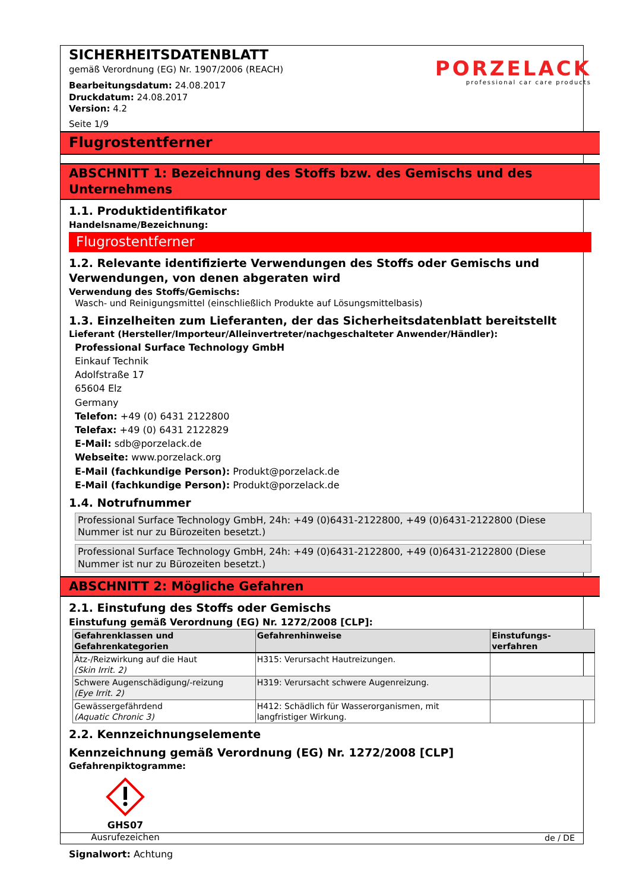SICHERHEITSDATENBLATT
gemäß Verordnung (EG) Nr. 1907/2006 (REACH)
Bearbeitungsdatum: 24.08.2017
Druckdatum: 24.08.2017
Version: 4.2
Seite 1/9
PORZELACK
professional car care products
Flugrostentferner
ABSCHNITT 1: Bezeichnung des Stoffs bzw. des Gemischs und des Unternehmens
1.1. Produktidentifikator
Handelsname/Bezeichnung:
Flugrostentferner
1.2. Relevante identifizierte Verwendungen des Stoffs oder Gemischs und Verwendungen, von denen abgeraten wird
Verwendung des Stoffs/Gemischs:
Wasch- und Reinigungsmittel (einschließlich Produkte auf Lösungsmittelbasis)
1.3. Einzelheiten zum Lieferanten, der das Sicherheitsdatenblatt bereitstellt
Lieferant (Hersteller/Importeur/Alleinvertreter/nachgeschalteter Anwender/Händler):
Professional Surface Technology GmbH
Einkauf Technik
Adolfstraße 17
65604 Elz
Germany
Telefon: +49 (0) 6431 2122800
Telefax: +49 (0) 6431 2122829
E-Mail: sdb@porzelack.de
Webseite: www.porzelack.org
E-Mail (fachkundige Person): Produkt@porzelack.de
E-Mail (fachkundige Person): Produkt@porzelack.de
1.4. Notrufnummer
Professional Surface Technology GmbH, 24h: +49 (0)6431-2122800, +49 (0)6431-2122800 (Diese Nummer ist nur zu Bürozeiten besetzt.)
Professional Surface Technology GmbH, 24h: +49 (0)6431-2122800, +49 (0)6431-2122800 (Diese Nummer ist nur zu Bürozeiten besetzt.)
ABSCHNITT 2: Mögliche Gefahren
2.1. Einstufung des Stoffs oder Gemischs
Einstufung gemäß Verordnung (EG) Nr. 1272/2008 [CLP]:
| Gefahrenklassen und Gefahrenkategorien | Gefahrenhinweise | Einstufungs-verfahren |
| --- | --- | --- |
| Ätz-/Reizwirkung auf die Haut (Skin Irrit. 2) | H315: Verursacht Hautreizungen. | |
| Schwere Augenschädigung/-reizung (Eye Irrit. 2) | H319: Verursacht schwere Augenreizung. | |
| Gewässergefährdend (Aquatic Chronic 3) | H412: Schädlich für Wasserorganismen, mit langfristiger Wirkung. | |
2.2. Kennzeichnungselemente
Kennzeichnung gemäß Verordnung (EG) Nr. 1272/2008 [CLP]
Gefahrenpiktogramme:
GHS07
Ausrufezeichen
Signalwort: Achtung
de / DE